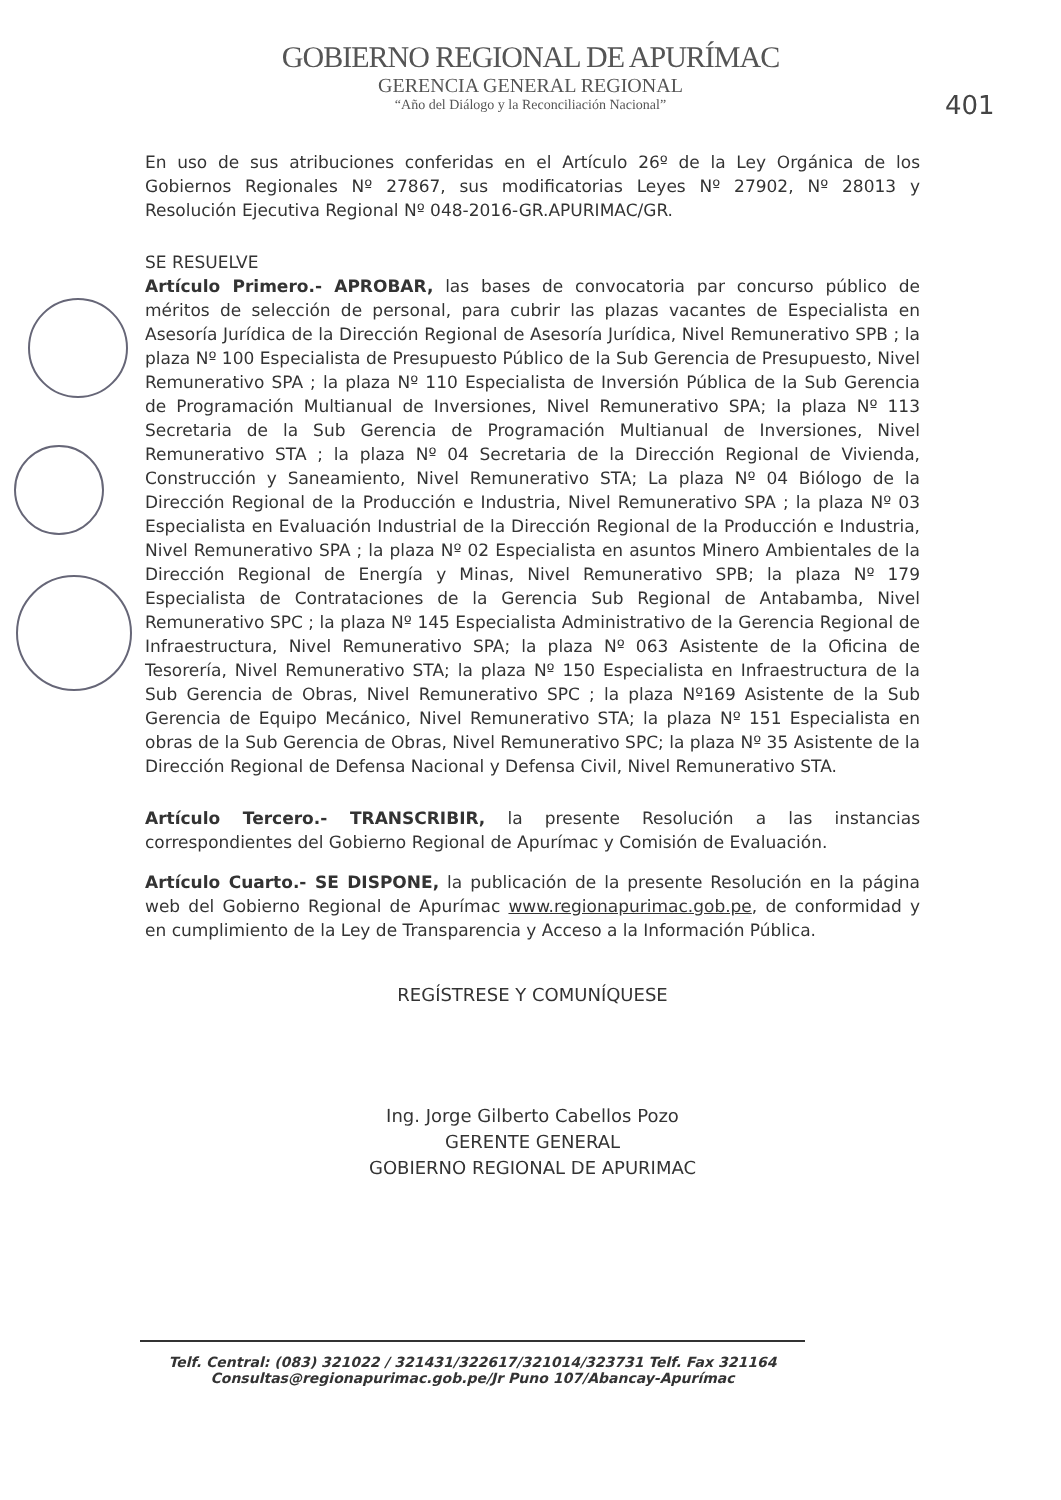GOBIERNO REGIONAL DE APURÍMAC
GERENCIA GENERAL REGIONAL
“Año del Diálogo y la Reconciliación Nacional”
401
En uso de sus atribuciones conferidas en el Artículo 26º de la Ley Orgánica de los Gobiernos Regionales Nº 27867, sus modificatorias Leyes Nº 27902, Nº 28013 y Resolución Ejecutiva Regional Nº 048-2016-GR.APURIMAC/GR.
SE RESUELVE
Artículo Primero.- APROBAR, las bases de convocatoria par concurso público de méritos de selección de personal, para cubrir las plazas vacantes de Especialista en Asesoría Jurídica de la Dirección Regional de Asesoría Jurídica, Nivel Remunerativo SPB ; la plaza Nº 100 Especialista de Presupuesto Público de la Sub Gerencia de Presupuesto, Nivel Remunerativo SPA ; la plaza Nº 110 Especialista de Inversión Pública de la Sub Gerencia de Programación Multianual de Inversiones, Nivel Remunerativo SPA; la plaza Nº 113 Secretaria de la Sub Gerencia de Programación Multianual de Inversiones, Nivel Remunerativo STA ; la plaza Nº 04 Secretaria de la Dirección Regional de Vivienda, Construcción y Saneamiento, Nivel Remunerativo STA; La plaza Nº 04 Biólogo de la Dirección Regional de la Producción e Industria, Nivel Remunerativo SPA ; la plaza Nº 03 Especialista en Evaluación Industrial de la Dirección Regional de la Producción e Industria, Nivel Remunerativo SPA ; la plaza Nº 02 Especialista en asuntos Minero Ambientales de la Dirección Regional de Energía y Minas, Nivel Remunerativo SPB; la plaza Nº 179 Especialista de Contrataciones de la Gerencia Sub Regional de Antabamba, Nivel Remunerativo SPC ; la plaza Nº 145 Especialista Administrativo de la Gerencia Regional de Infraestructura, Nivel Remunerativo SPA; la plaza Nº 063 Asistente de la Oficina de Tesorería, Nivel Remunerativo STA; la plaza Nº 150 Especialista en Infraestructura de la Sub Gerencia de Obras, Nivel Remunerativo SPC ; la plaza Nº169 Asistente de la Sub Gerencia de Equipo Mecánico, Nivel Remunerativo STA; la plaza Nº 151 Especialista en obras de la Sub Gerencia de Obras, Nivel Remunerativo SPC; la plaza Nº 35 Asistente de la Dirección Regional de Defensa Nacional y Defensa Civil, Nivel Remunerativo STA.
Artículo Tercero.- TRANSCRIBIR, la presente Resolución a las instancias correspondientes del Gobierno Regional de Apurímac y Comisión de Evaluación.
Artículo Cuarto.- SE DISPONE, la publicación de la presente Resolución en la página web del Gobierno Regional de Apurímac www.regionapurimac.gob.pe, de conformidad y en cumplimiento de la Ley de Transparencia y Acceso a la Información Pública.
REGÍSTRESE Y COMUNÍQUESE
Ing. Jorge Gilberto Cabellos Pozo
GERENTE GENERAL
GOBIERNO REGIONAL DE APURIMAC
Telf. Central: (083) 321022 / 321431/322617/321014/323731 Telf. Fax 321164
Consultas@regionapurimac.gob.pe/Jr Puno 107/Abancay-Apurímac